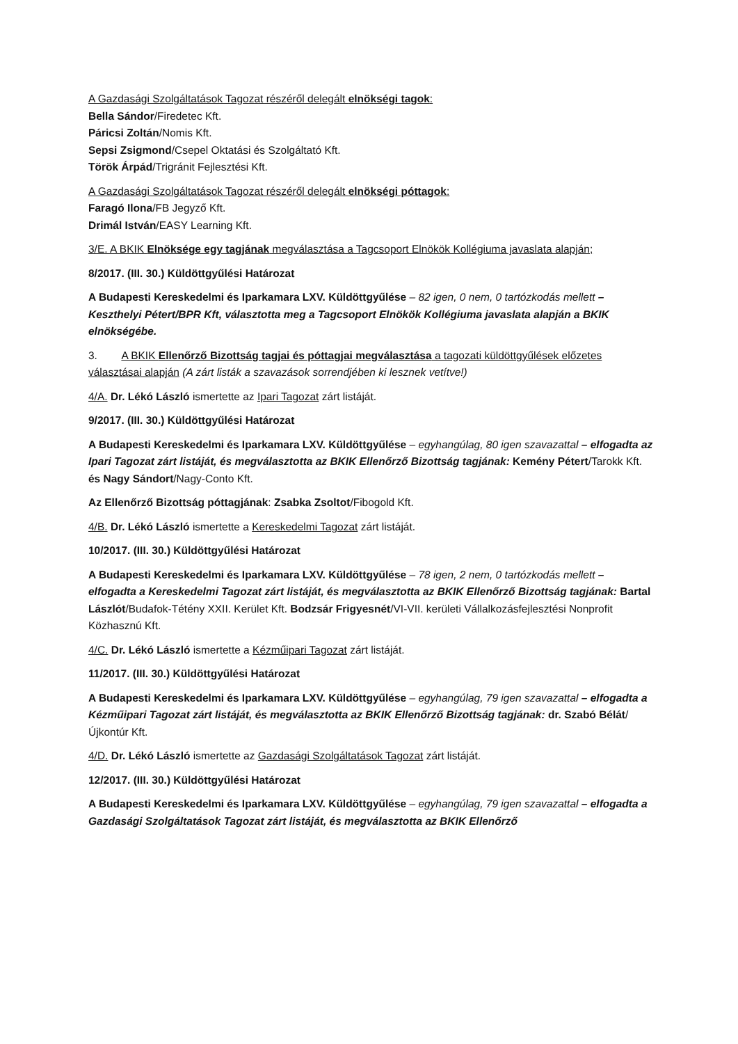A Gazdasági Szolgáltatások Tagozat részéről delegált elnökségi tagok:
Bella Sándor/Firedetec Kft.
Páricsi Zoltán/Nomis Kft.
Sepsi Zsigmond/Csepel Oktatási és Szolgáltató Kft.
Török Árpád/Trigránit Fejlesztési Kft.
A Gazdasági Szolgáltatások Tagozat részéről delegált elnökségi póttagok:
Faragó Ilona/FB Jegyző Kft.
Drimál István/EASY Learning Kft.
3/E. A BKIK Elnöksége egy tagjának megválasztása a Tagcsoport Elnökök Kollégiuma javaslata alapján;
8/2017. (III. 30.) Küldöttgyűlési Határozat
A Budapesti Kereskedelmi és Iparkamara LXV. Küldöttgyűlése – 82 igen, 0 nem, 0 tartózkodás mellett – Keszthelyi Pétert/BPR Kft, választotta meg a Tagcsoport Elnökök Kollégiuma javaslata alapján a BKIK elnökségébe.
3. A BKIK Ellenőrző Bizottság tagjai és póttagjai megválasztása a tagozati küldöttgyűlések előzetes választásai alapján (A zárt listák a szavazások sorrendjében ki lesznek vetítve!)
4/A. Dr. Lékó László ismertette az Ipari Tagozat zárt listáját.
9/2017. (III. 30.) Küldöttgyűlési Határozat
A Budapesti Kereskedelmi és Iparkamara LXV. Küldöttgyűlése – egyhangúlag, 80 igen szavazattal – elfogadta az Ipari Tagozat zárt listáját, és megválasztotta az BKIK Ellenőrző Bizottság tagjának: Kemény Pétert/Tarokk Kft. és Nagy Sándort/Nagy-Conto Kft.
Az Ellenőrző Bizottság póttagjának: Zsabka Zsoltot/Fibogold Kft.
4/B. Dr. Lékó László ismertette a Kereskedelmi Tagozat zárt listáját.
10/2017. (III. 30.) Küldöttgyűlési Határozat
A Budapesti Kereskedelmi és Iparkamara LXV. Küldöttgyűlése – 78 igen, 2 nem, 0 tartózkodás mellett – elfogadta a Kereskedelmi Tagozat zárt listáját, és megválasztotta az BKIK Ellenőrző Bizottság tagjának: Bartal Lászlót/Budafok-Tétény XXII. Kerület Kft. Bodzsár Frigyesnét/VI-VII. kerületi Vállalkozásfejlesztési Nonprofit Közhasznú Kft.
4/C. Dr. Lékó László ismertette a Kézműipari Tagozat zárt listáját.
11/2017. (III. 30.) Küldöttgyűlési Határozat
A Budapesti Kereskedelmi és Iparkamara LXV. Küldöttgyűlése – egyhangúlag, 79 igen szavazattal – elfogadta a Kézműipari Tagozat zárt listáját, és megválasztotta az BKIK Ellenőrző Bizottság tagjának: dr. Szabó Bélát/Újkontúr Kft.
4/D. Dr. Lékó László ismertette az Gazdasági Szolgáltatások Tagozat zárt listáját.
12/2017. (III. 30.) Küldöttgyűlési Határozat
A Budapesti Kereskedelmi és Iparkamara LXV. Küldöttgyűlése – egyhangúlag, 79 igen szavazattal – elfogadta a Gazdasági Szolgáltatások Tagozat zárt listáját, és megválasztotta az BKIK Ellenőrző